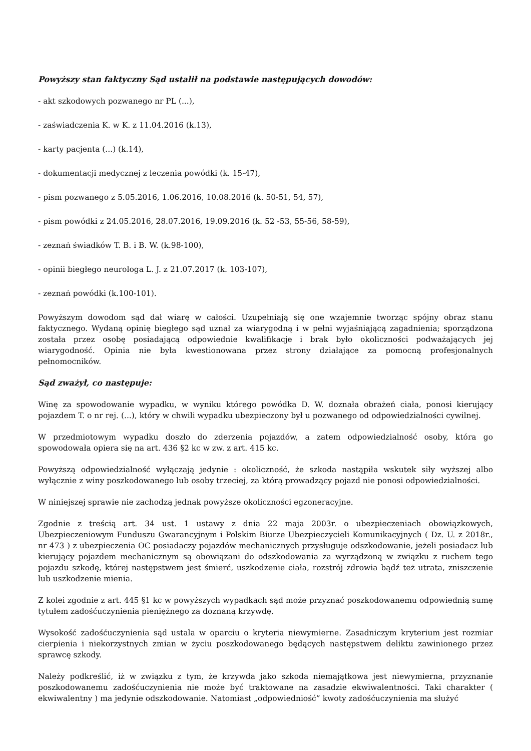Powyższy stan faktyczny Sąd ustalił na podstawie następujących dowodów:
- akt szkodowych pozwanego nr PL (...),
- zaświadczenia K. w K. z 11.04.2016 (k.13),
- karty pacjenta (...) (k.14),
- dokumentacji medycznej z leczenia powódki (k. 15-47),
- pism pozwanego z 5.05.2016, 1.06.2016, 10.08.2016 (k. 50-51, 54, 57),
- pism powódki z 24.05.2016, 28.07.2016, 19.09.2016 (k. 52 -53, 55-56, 58-59),
- zeznań świadków T. B. i B. W. (k.98-100),
- opinii biegłego neurologa L. J. z 21.07.2017 (k. 103-107),
- zeznań powódki (k.100-101).
Powyższym dowodom sąd dał wiarę w całości. Uzupełniają się one wzajemnie tworząc spójny obraz stanu faktycznego. Wydaną opinię biegłego sąd uznał za wiarygodną i w pełni wyjaśniającą zagadnienia; sporządzona została przez osobę posiadającą odpowiednie kwalifikacje i brak było okoliczności podważających jej wiarygodność. Opinia nie była kwestionowana przez strony działające za pomocną profesjonalnych pełnomocników.
Sąd zważył, co następuje:
Winę za spowodowanie wypadku, w wyniku którego powódka D. W. doznała obrażeń ciała, ponosi kierujący pojazdem T. o nr rej. (...), który w chwili wypadku ubezpieczony był u pozwanego od odpowiedzialności cywilnej.
W przedmiotowym wypadku doszło do zderzenia pojazdów, a zatem odpowiedzialność osoby, która go spowodowała opiera się na art. 436 §2 kc w zw. z art. 415 kc.
Powyższą odpowiedzialność wyłączają jedynie : okoliczność, że szkoda nastąpiła wskutek siły wyższej albo wyłącznie z winy poszkodowanego lub osoby trzeciej, za którą prowadzący pojazd nie ponosi odpowiedzialności.
W niniejszej sprawie nie zachodzą jednak powyższe okoliczności egzoneracyjne.
Zgodnie z treścią art. 34 ust. 1 ustawy z dnia 22 maja 2003r. o ubezpieczeniach obowiązkowych, Ubezpieczeniowym Funduszu Gwarancyjnym i Polskim Biurze Ubezpieczycieli Komunikacyjnych ( Dz. U. z 2018r., nr 473 ) z ubezpieczenia OC posiadaczy pojazdów mechanicznych przysługuje odszkodowanie, jeżeli posiadacz lub kierujący pojazdem mechanicznym są obowiązani do odszkodowania za wyrządzoną w związku z ruchem tego pojazdu szkodę, której następstwem jest śmierć, uszkodzenie ciała, rozstrój zdrowia bądź też utrata, zniszczenie lub uszkodzenie mienia.
Z kolei zgodnie z art. 445 §1 kc w powyższych wypadkach sąd może przyznać poszkodowanemu odpowiednią sumę tytułem zadośćuczynienia pieniężnego za doznaną krzywdę.
Wysokość zadośćuczynienia sąd ustala w oparciu o kryteria niewymierne. Zasadniczym kryterium jest rozmiar cierpienia i niekorzystnych zmian w życiu poszkodowanego będących następstwem deliktu zawinionego przez sprawcę szkody.
Należy podkreślić, iż w związku z tym, że krzywda jako szkoda niemajątkowa jest niewymierna, przyznanie poszkodowanemu zadośćuczynienia nie może być traktowane na zasadzie ekwiwalentności. Taki charakter ( ekwiwalentny ) ma jedynie odszkodowanie. Natomiast „odpowiedniość” kwoty zadośćuczynienia ma służyć